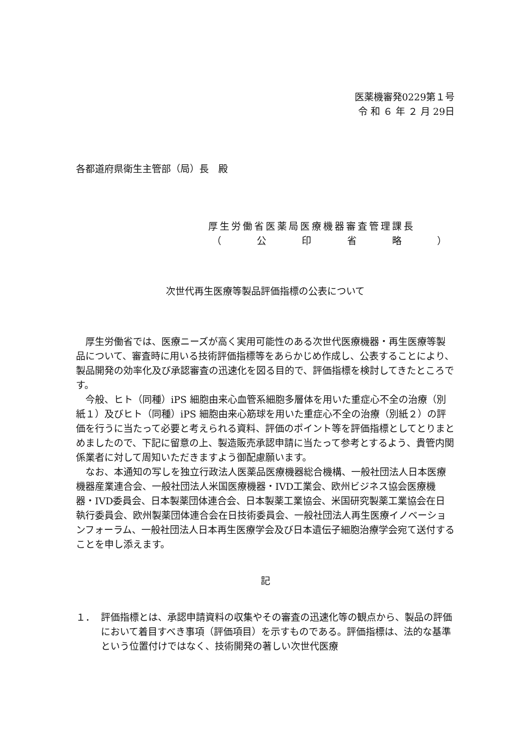医薬機審発0229第１号
令 和 ６ 年 ２ 月 29日
各都道府県衛生主管部（局）長　殿
厚生労働省医薬局医療機器審査管理課長
（ 公印省略 ）
次世代再生医療等製品評価指標の公表について
厚生労働省では、医療ニーズが高く実用可能性のある次世代医療機器・再生医療等製品について、審査時に用いる技術評価指標等をあらかじめ作成し、公表することにより、製品開発の効率化及び承認審査の迅速化を図る目的で、評価指標を検討してきたところです。
今般、ヒト（同種）iPS 細胞由来心血管系細胞多層体を用いた重症心不全の治療（別紙１）及びヒト（同種）iPS 細胞由来心筋球を用いた重症心不全の治療（別紙２）の評価を行うに当たって必要と考えられる資料、評価のポイント等を評価指標としてとりまとめましたので、下記に留意の上、製造販売承認申請に当たって参考とするよう、貴管内関係業者に対して周知いただきますよう御配慮願います。
なお、本通知の写しを独立行政法人医薬品医療機器総合機構、一般社団法人日本医療機器産業連合会、一般社団法人米国医療機器・IVD工業会、欧州ビジネス協会医療機器・IVD委員会、日本製薬団体連合会、日本製薬工業協会、米国研究製薬工業協会在日執行委員会、欧州製薬団体連合会在日技術委員会、一般社団法人再生医療イノベーションフォーラム、一般社団法人日本再生医療学会及び日本遺伝子細胞治療学会宛て送付することを申し添えます。
記
１． 評価指標とは、承認申請資料の収集やその審査の迅速化等の観点から、製品の評価において着目すべき事項（評価項目）を示すものである。評価指標は、法的な基準という位置付けではなく、技術開発の著しい次世代医療